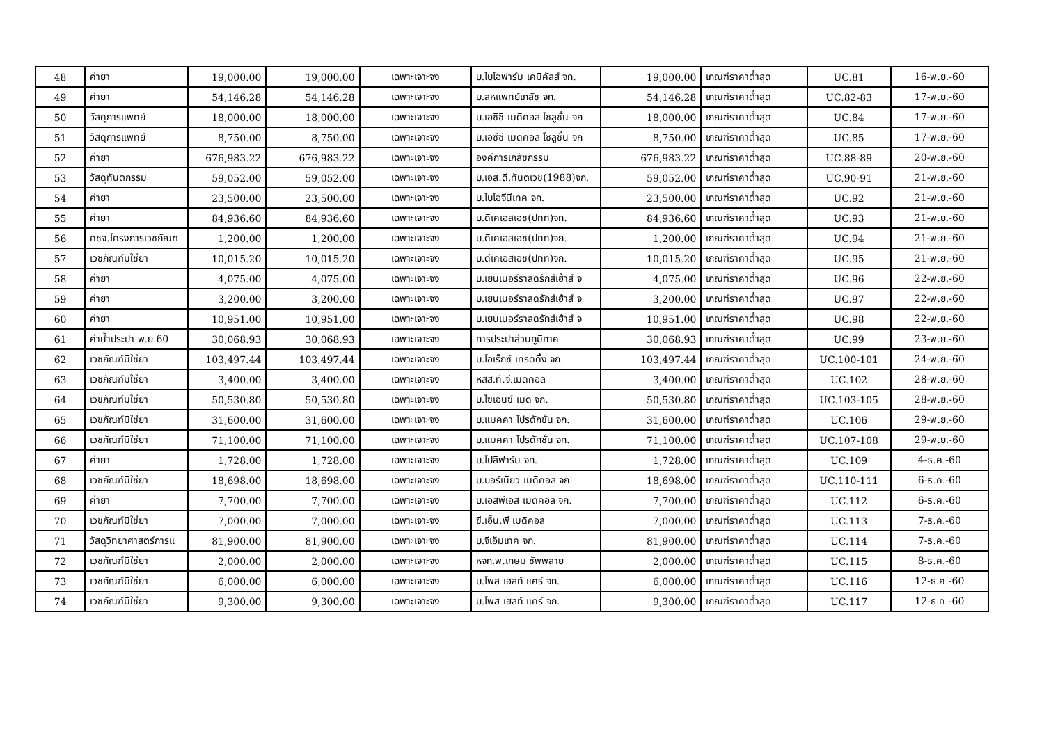| 48 | ค่ายา | 19,000.00 | 19,000.00 | เฉพาะเจาะจง | บ.ไบโอฟาร์ม เคมิคัลส์ จก. | 19,000.00 | เกณฑ์ราคาต่ำสุด | UC.81 | 16-พ.ย.-60 |
| 49 | ค่ายา | 54,146.28 | 54,146.28 | เฉพาะเจาะจง | บ.สหแพทย์เภสัช จก. | 54,146.28 | เกณฑ์ราคาต่ำสุด | UC.82-83 | 17-พ.ย.-60 |
| 50 | วัสดุการแพทย์ | 18,000.00 | 18,000.00 | เฉพาะเจาะจง | บ.เอซีซี เมดิคอล โซลูชั่น จก | 18,000.00 | เกณฑ์ราคาต่ำสุด | UC.84 | 17-พ.ย.-60 |
| 51 | วัสดุการแพทย์ | 8,750.00 | 8,750.00 | เฉพาะเจาะจง | บ.เอซีซี เมดิคอล โซลูชั่น จก | 8,750.00 | เกณฑ์ราคาต่ำสุด | UC.85 | 17-พ.ย.-60 |
| 52 | ค่ายา | 676,983.22 | 676,983.22 | เฉพาะเจาะจง | องค์การเภสัชกรรม | 676,983.22 | เกณฑ์ราคาต่ำสุด | UC.88-89 | 20-พ.ย.-60 |
| 53 | วัสดุทันตกรรม | 59,052.00 | 59,052.00 | เฉพาะเจาะจง | บ.เอส.ดี.ทันตเวช(1988)จก. | 59,052.00 | เกณฑ์ราคาต่ำสุด | UC.90-91 | 21-พ.ย.-60 |
| 54 | ค่ายา | 23,500.00 | 23,500.00 | เฉพาะเจาะจง | บ.ไบโอจีนีเทค จก. | 23,500.00 | เกณฑ์ราคาต่ำสุด | UC.92 | 21-พ.ย.-60 |
| 55 | ค่ายา | 84,936.60 | 84,936.60 | เฉพาะเจาะจง | บ.ดีเคเอสเอช(ปทท)จก. | 84,936.60 | เกณฑ์ราคาต่ำสุด | UC.93 | 21-พ.ย.-60 |
| 56 | คชจ.โครงการเวชภัณฑ | 1,200.00 | 1,200.00 | เฉพาะเจาะจง | บ.ดีเคเอสเอช(ปทท)จก. | 1,200.00 | เกณฑ์ราคาต่ำสุด | UC.94 | 21-พ.ย.-60 |
| 57 | เวชภัณฑ์มิใช่ยา | 10,015.20 | 10,015.20 | เฉพาะเจาะจง | บ.ดีเคเอสเอช(ปทท)จก. | 10,015.20 | เกณฑ์ราคาต่ำสุด | UC.95 | 21-พ.ย.-60 |
| 58 | ค่ายา | 4,075.00 | 4,075.00 | เฉพาะเจาะจง | บ.เยนเนอร์ราลดรักส์เฮ้าส์ จ | 4,075.00 | เกณฑ์ราคาต่ำสุด | UC.96 | 22-พ.ย.-60 |
| 59 | ค่ายา | 3,200.00 | 3,200.00 | เฉพาะเจาะจง | บ.เยนเนอร์ราลดรักส์เฮ้าส์ จ | 3,200.00 | เกณฑ์ราคาต่ำสุด | UC.97 | 22-พ.ย.-60 |
| 60 | ค่ายา | 10,951.00 | 10,951.00 | เฉพาะเจาะจง | บ.เยนเนอร์ราลดรักส์เฮ้าส์ จ | 10,951.00 | เกณฑ์ราคาต่ำสุด | UC.98 | 22-พ.ย.-60 |
| 61 | ค่าน้ำประปา พ.ย.60 | 30,068.93 | 30,068.93 | เฉพาะเจาะจง | การประปาส่วนภูมิภาค | 30,068.93 | เกณฑ์ราคาต่ำสุด | UC.99 | 23-พ.ย.-60 |
| 62 | เวชภัณฑ์มิใช่ยา | 103,497.44 | 103,497.44 | เฉพาะเจาะจง | บ.โอเร็กซ์ เทรดดิ้ง จก. | 103,497.44 | เกณฑ์ราคาต่ำสุด | UC.100-101 | 24-พ.ย.-60 |
| 63 | เวชภัณฑ์มิใช่ยา | 3,400.00 | 3,400.00 | เฉพาะเจาะจง | หสส.ที.จี.เมดิคอล | 3,400.00 | เกณฑ์ราคาต่ำสุด | UC.102 | 28-พ.ย.-60 |
| 64 | เวชภัณฑ์มิใช่ยา | 50,530.80 | 50,530.80 | เฉพาะเจาะจง | บ.ไซเอนซ์ เมด จก. | 50,530.80 | เกณฑ์ราคาต่ำสุด | UC.103-105 | 28-พ.ย.-60 |
| 65 | เวชภัณฑ์มิใช่ยา | 31,600.00 | 31,600.00 | เฉพาะเจาะจง | บ.แมคคา โปรดักชั่น จก. | 31,600.00 | เกณฑ์ราคาต่ำสุด | UC.106 | 29-พ.ย.-60 |
| 66 | เวชภัณฑ์มิใช่ยา | 71,100.00 | 71,100.00 | เฉพาะเจาะจง | บ.แมคคา โปรดักชั่น จก. | 71,100.00 | เกณฑ์ราคาต่ำสุด | UC.107-108 | 29-พ.ย.-60 |
| 67 | ค่ายา | 1,728.00 | 1,728.00 | เฉพาะเจาะจง | บ.โปลิฟาร์ม จก. | 1,728.00 | เกณฑ์ราคาต่ำสุด | UC.109 | 4-ธ.ค.-60 |
| 68 | เวชภัณฑ์มิใช่ยา | 18,698.00 | 18,698.00 | เฉพาะเจาะจง | บ.บอร์เนียว เมดิคอล จก. | 18,698.00 | เกณฑ์ราคาต่ำสุด | UC.110-111 | 6-ธ.ค.-60 |
| 69 | ค่ายา | 7,700.00 | 7,700.00 | เฉพาะเจาะจง | บ.เอสพีเอส เมดิคอล จก. | 7,700.00 | เกณฑ์ราคาต่ำสุด | UC.112 | 6-ธ.ค.-60 |
| 70 | เวชภัณฑ์มิใช่ยา | 7,000.00 | 7,000.00 | เฉพาะเจาะจง | ซี.เอ็น.พี เมดิคอล | 7,000.00 | เกณฑ์ราคาต่ำสุด | UC.113 | 7-ธ.ค.-60 |
| 71 | วัสดุวิทยาศาสตร์การแ | 81,900.00 | 81,900.00 | เฉพาะเจาะจง | บ.จีเอ็มเทค จก. | 81,900.00 | เกณฑ์ราคาต่ำสุด | UC.114 | 7-ธ.ค.-60 |
| 72 | เวชภัณฑ์มิใช่ยา | 2,000.00 | 2,000.00 | เฉพาะเจาะจง | หจก.พ.เกษม ซัพพลาย | 2,000.00 | เกณฑ์ราคาต่ำสุด | UC.115 | 8-ธ.ค.-60 |
| 73 | เวชภัณฑ์มิใช่ยา | 6,000.00 | 6,000.00 | เฉพาะเจาะจง | บ.โพส เฮลท์ แคร์ จก. | 6,000.00 | เกณฑ์ราคาต่ำสุด | UC.116 | 12-ธ.ค.-60 |
| 74 | เวชภัณฑ์มิใช่ยา | 9,300.00 | 9,300.00 | เฉพาะเจาะจง | บ.โพส เฮลท์ แคร์ จก. | 9,300.00 | เกณฑ์ราคาต่ำสุด | UC.117 | 12-ธ.ค.-60 |